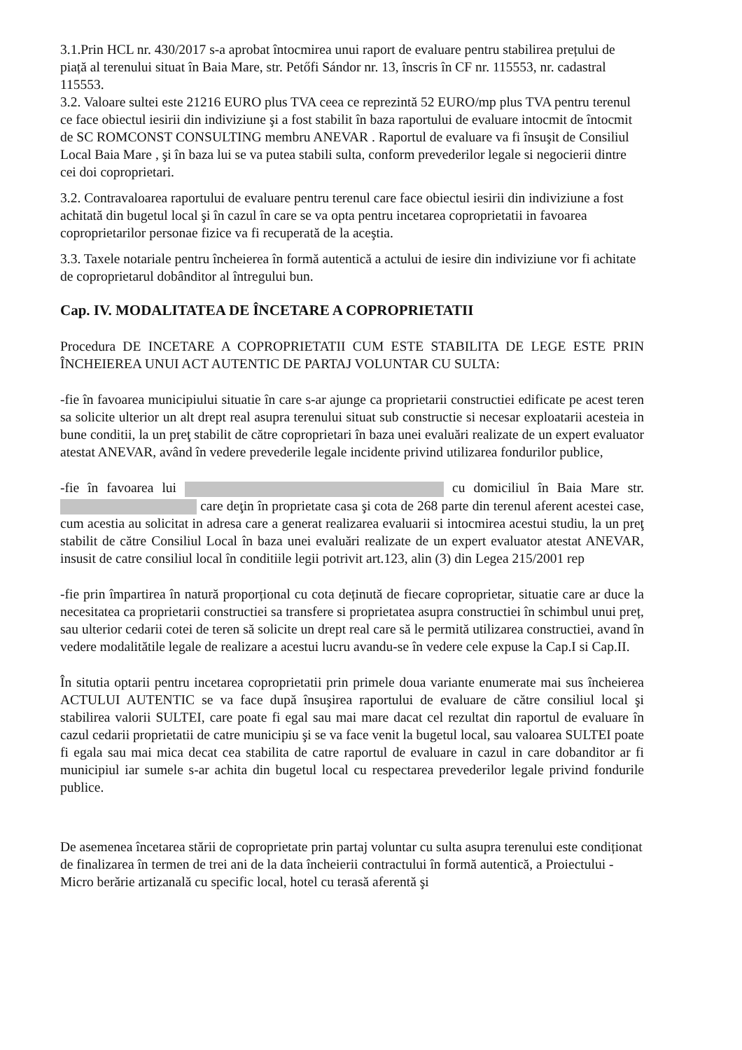3.1.Prin HCL nr. 430/2017 s-a aprobat întocmirea unui raport de evaluare pentru stabilirea prețului de piață al terenului situat în Baia Mare, str. Petőfi Sándor nr. 13, înscris în CF nr. 115553, nr. cadastral 115553.
3.2. Valoare sultei este 21216 EURO plus TVA ceea ce reprezintă 52 EURO/mp plus TVA pentru terenul ce face obiectul iesirii din indiviziune şi a fost stabilit în baza raportului de evaluare intocmit de întocmit de SC ROMCONST CONSULTING membru ANEVAR . Raportul de evaluare va fi însuşit de Consiliul Local Baia Mare , şi în baza lui se va putea stabili sulta, conform prevederilor legale si negocierii dintre cei doi coproprietari.
3.2. Contravaloarea raportului de evaluare pentru terenul care face obiectul iesirii din indiviziune a fost achitată din bugetul local şi în cazul în care se va opta pentru incetarea coproprietatii in favoarea coproprietarilor personae fizice va fi recuperată de la aceştia.
3.3. Taxele notariale pentru încheierea în formă autentică a actului de iesire din indiviziune vor fi achitate de coproprietarul dobânditor al întregului bun.
Cap. IV. MODALITATEA DE ÎNCETARE A COPROPRIETATII
Procedura DE INCETARE A COPROPRIETATII CUM ESTE STABILITA DE LEGE ESTE PRIN ÎNCHEIEREA UNUI ACT AUTENTIC DE PARTAJ VOLUNTAR CU SULTA:
-fie în favoarea municipiului situatie în care s-ar ajunge ca proprietarii constructiei edificate pe acest teren sa solicite ulterior un alt drept real asupra terenului situat sub constructie si necesar exploatarii acesteia in bune conditii, la un preţ stabilit de către coproprietari în baza unei evaluări realizate de un expert evaluator atestat ANEVAR, având în vedere prevederile legale incidente privind utilizarea fondurilor publice,
-fie în favoarea lui cu domiciliul în Baia Mare str. care deţin în proprietate casa şi cota de 268 parte din terenul aferent acestei case, cum acestia au solicitat in adresa care a generat realizarea evaluarii si intocmirea acestui studiu, la un preţ stabilit de către Consiliul Local în baza unei evaluări realizate de un expert evaluator atestat ANEVAR, insusit de catre consiliul local în conditiile legii potrivit art.123, alin (3) din Legea 215/2001 rep
-fie prin împartirea în natură proporțional cu cota deținută de fiecare coproprietar, situatie care ar duce la necesitatea ca proprietarii constructiei sa transfere si proprietatea asupra constructiei în schimbul unui preț, sau ulterior cedarii cotei de teren să solicite un drept real care să le permită utilizarea constructiei, avand în vedere modalitătile legale de realizare a acestui lucru avandu-se în vedere cele expuse la Cap.I si Cap.II.
În situtia optarii pentru incetarea coproprietatii prin primele doua variante enumerate mai sus încheierea ACTULUI AUTENTIC se va face după însuşirea raportului de evaluare de către consiliul local şi stabilirea valorii SULTEI, care poate fi egal sau mai mare dacat cel rezultat din raportul de evaluare în cazul cedarii proprietatii de catre municipiu şi se va face venit la bugetul local, sau valoarea SULTEI poate fi egala sau mai mica decat cea stabilita de catre raportul de evaluare in cazul in care dobanditor ar fi municipiul iar sumele s-ar achita din bugetul local cu respectarea prevederilor legale privind fondurile publice.
De asemenea încetarea stării de coproprietate prin partaj voluntar cu sulta asupra terenului este condiționat de finalizarea în termen de trei ani de la data încheierii contractului în formă autentică, a Proiectului - Micro berărie artizanală cu specific local, hotel cu terasă aferentă şi